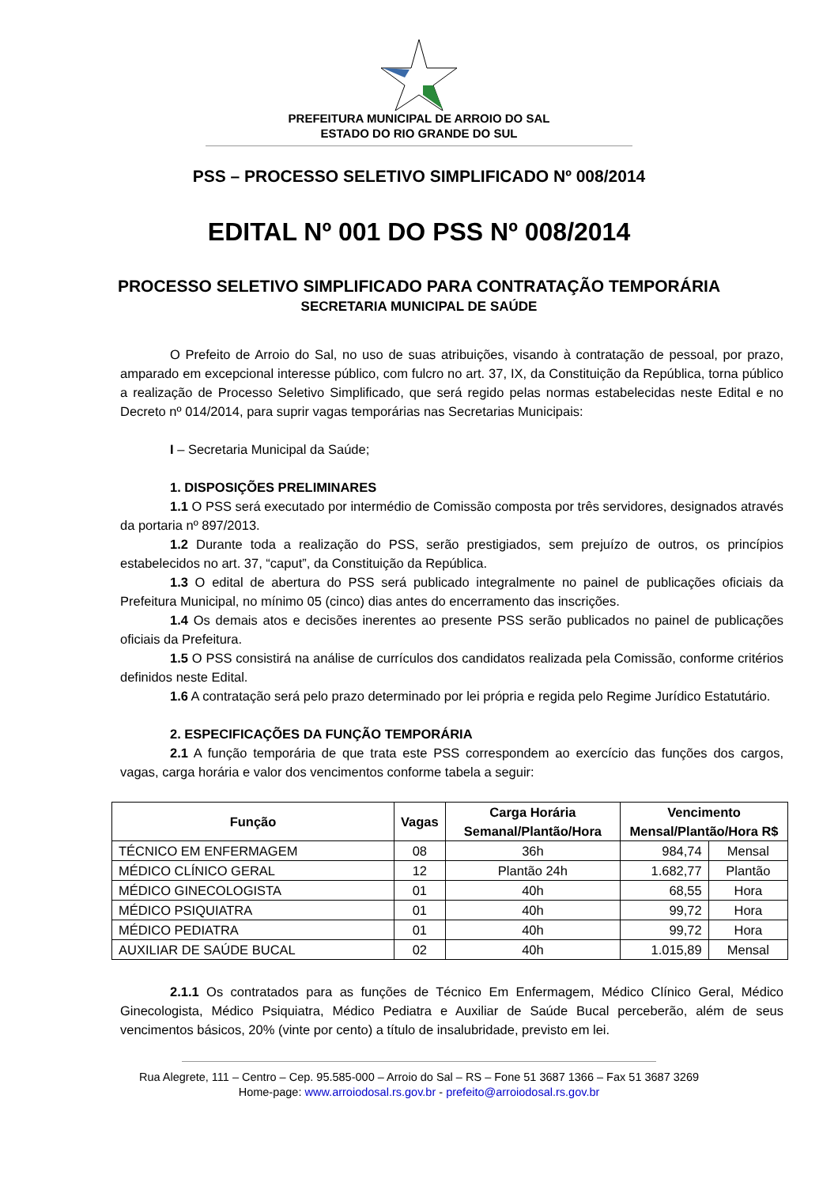PREFEITURA MUNICIPAL DE ARROIO DO SAL
ESTADO DO RIO GRANDE DO SUL
PSS – PROCESSO SELETIVO SIMPLIFICADO Nº 008/2014
EDITAL Nº 001 DO PSS Nº 008/2014
PROCESSO SELETIVO SIMPLIFICADO PARA CONTRATAÇÃO TEMPORÁRIA
SECRETARIA MUNICIPAL DE SAÚDE
O Prefeito de Arroio do Sal, no uso de suas atribuições, visando à contratação de pessoal, por prazo, amparado em excepcional interesse público, com fulcro no art. 37, IX, da Constituição da República, torna público a realização de Processo Seletivo Simplificado, que será regido pelas normas estabelecidas neste Edital e no Decreto nº 014/2014, para suprir vagas temporárias nas Secretarias Municipais:
I – Secretaria Municipal da Saúde;
1. DISPOSIÇÕES PRELIMINARES
1.1 O PSS será executado por intermédio de Comissão composta por três servidores, designados através da portaria nº 897/2013.
1.2 Durante toda a realização do PSS, serão prestigiados, sem prejuízo de outros, os princípios estabelecidos no art. 37, “caput”, da Constituição da República.
1.3 O edital de abertura do PSS será publicado integralmente no painel de publicações oficiais da Prefeitura Municipal, no mínimo 05 (cinco) dias antes do encerramento das inscrições.
1.4 Os demais atos e decisões inerentes ao presente PSS serão publicados no painel de publicações oficiais da Prefeitura.
1.5 O PSS consistirá na análise de currículos dos candidatos realizada pela Comissão, conforme critérios definidos neste Edital.
1.6 A contratação será pelo prazo determinado por lei própria e regida pelo Regime Jurídico Estatutário.
2. ESPECIFICAÇÕES DA FUNÇÃO TEMPORÁRIA
2.1 A função temporária de que trata este PSS correspondem ao exercício das funções dos cargos, vagas, carga horária e valor dos vencimentos conforme tabela a seguir:
| Função | Vagas | Carga Horária Semanal/Plantão/Hora | Vencimento Mensal/Plantão/Hora R$ | |
| --- | --- | --- | --- | --- |
| TÉCNICO EM ENFERMAGEM | 08 | 36h | 984,74 | Mensal |
| MÉDICO CLÍNICO GERAL | 12 | Plantão 24h | 1.682,77 | Plantão |
| MÉDICO GINECOLOGISTA | 01 | 40h | 68,55 | Hora |
| MÉDICO PSIQUIATRA | 01 | 40h | 99,72 | Hora |
| MÉDICO PEDIATRA | 01 | 40h | 99,72 | Hora |
| AUXILIAR DE SAÚDE BUCAL | 02 | 40h | 1.015,89 | Mensal |
2.1.1 Os contratados para as funções de Técnico Em Enfermagem, Médico Clínico Geral, Médico Ginecologista, Médico Psiquiatra, Médico Pediatra e Auxiliar de Saúde Bucal perceberão, além de seus vencimentos básicos, 20% (vinte por cento) a título de insalubridade, previsto em lei.
Rua Alegrete, 111 – Centro – Cep. 95.585-000 – Arroio do Sal – RS – Fone 51 3687 1366 – Fax 51 3687 3269
Home-page: www.arroiodosal.rs.gov.br - prefeito@arroiodosal.rs.gov.br